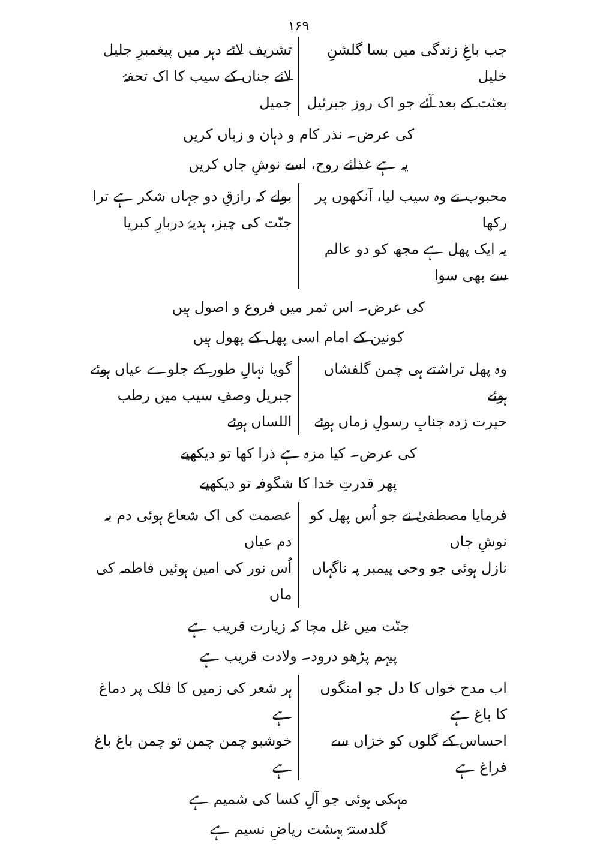۱۶۹
جب باغِ زندگی میں بسا گلشنِ خلیل
بعثت کے بعد آئے جو اک روز جبرئیل
تشریف لائے دہر میں پیغمبرِ جلیل
لائے جناں کے سیب کا اک تحفۂ جمیل
کی عرض۔ نذر کام و دہان و زباں کریں
یہ ہے غذائے روح، اسے نوشِ جاں کریں
محبوب نے وہ سیب لیا، آنکھوں پر رکھا
یہ ایک پھل ہے مجھ کو دو عالم سے بھی سوا
بولے کہ رازقِ دو جہاں شکر ہے ترا
جنّت کی چیز، ہدیۂ دربارِ کبریا
کی عرض۔ اس ثمر میں فروع و اصول ہیں
کونین کے امام اسی پھل کے پھول ہیں
وہ پھل تراشتے ہی چمن گلفشاں ہوئے
حیرت زدہ جنابِ رسولِ زماں ہوئے
گویا نہالِ طور کے جلوے عیاں ہوئے
جبریل وصفِ سیب میں رطب اللساں ہوئے
کی عرض۔ کیا مزہ ہے ذرا کھا تو دیکھیے
پھر قدرتِ خدا کا شگوفہ تو دیکھیے
فرمایا مصطفیٰ نے جو اُس پھل کو نوشِ جاں
نازل ہوئی جو وحی پیمبر پہ ناگہاں
عصمت کی اک شعاع ہوئی دم بہ دم عیاں
اُس نور کی امین ہوئیں فاطمہ کی ماں
جنّت میں غل مچا کہ زیارت قریب ہے
پیہم پڑھو درود۔ ولادت قریب ہے
اب مدح خواں کا دل جو امنگوں کا باغ ہے
احساس کے گلوں کو خزاں سے فراغ ہے
ہر شعر کی زمیں کا فلک پر دماغ ہے
خوشبو چمن چمن تو چمن باغ باغ ہے
مہکی ہوئی جو آلِ کسا کی شمیم ہے
گلدستۂ بہشت ریاضِ نسیم ہے